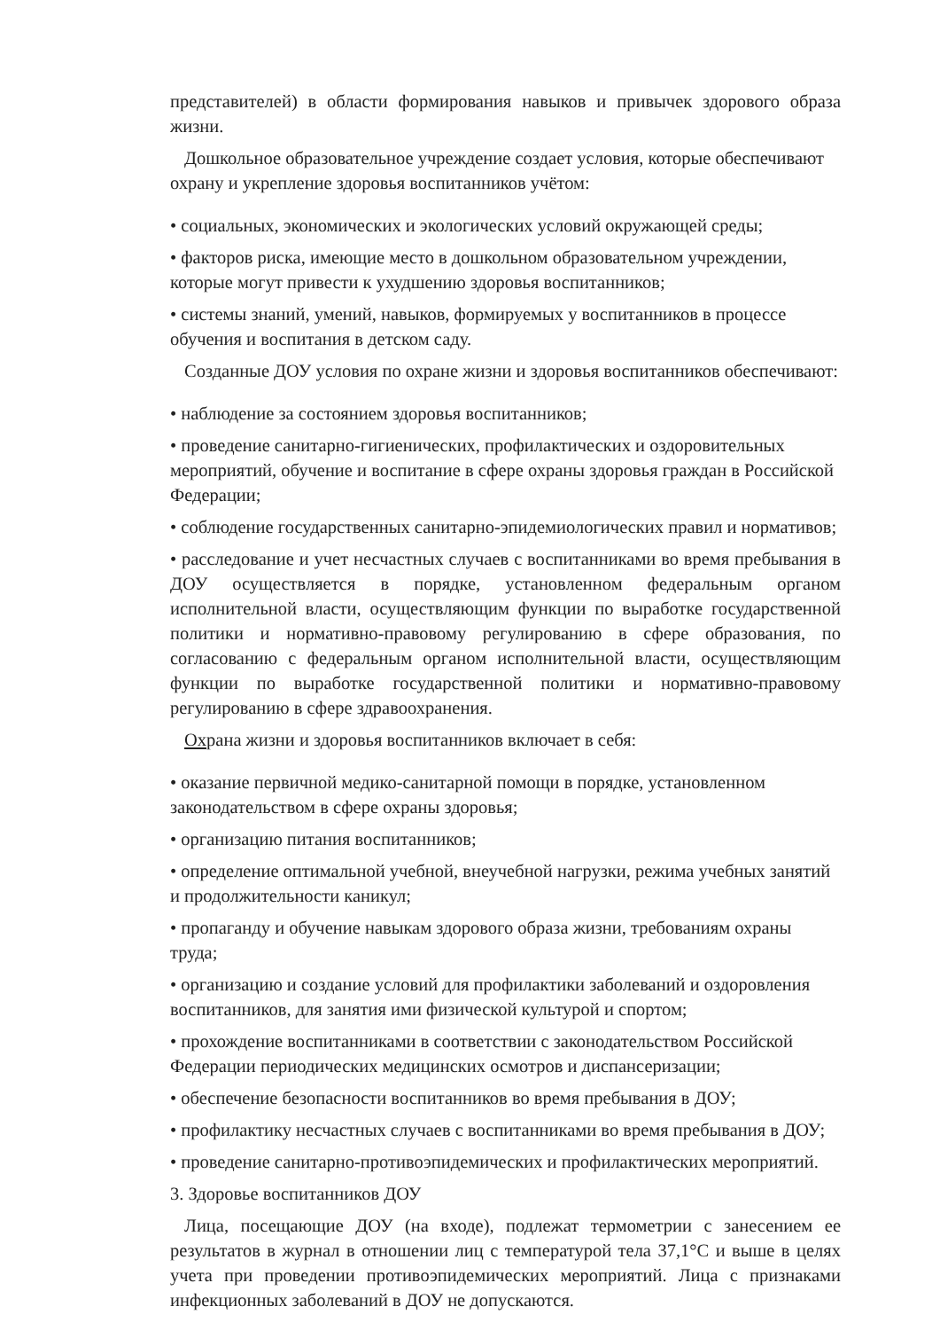представителей) в области формирования навыков и привычек здорового образа жизни.
Дошкольное образовательное учреждение создает условия, которые обеспечивают охрану и укрепление здоровья воспитанников учётом:
• социальных, экономических и экологических условий окружающей среды;
• факторов риска, имеющие место в дошкольном образовательном учреждении, которые могут привести к ухудшению здоровья воспитанников;
• системы знаний, умений, навыков, формируемых у воспитанников в процессе обучения и воспитания в детском саду.
Созданные ДОУ условия по охране жизни и здоровья воспитанников обеспечивают:
• наблюдение за состоянием здоровья воспитанников;
• проведение санитарно-гигиенических, профилактических и оздоровительных мероприятий, обучение и воспитание в сфере охраны здоровья граждан в Российской Федерации;
• соблюдение государственных санитарно-эпидемиологических правил и нормативов;
• расследование и учет несчастных случаев с воспитанниками во время пребывания в ДОУ осуществляется в порядке, установленном федеральным органом исполнительной власти, осуществляющим функции по выработке государственной политики и нормативно-правовому регулированию в сфере образования, по согласованию с федеральным органом исполнительной власти, осуществляющим функции по выработке государственной политики и нормативно-правовому регулированию в сфере здравоохранения.
Охрана жизни и здоровья воспитанников включает в себя:
• оказание первичной медико-санитарной помощи в порядке, установленном законодательством в сфере охраны здоровья;
• организацию питания воспитанников;
• определение оптимальной учебной, внеучебной нагрузки, режима учебных занятий и продолжительности каникул;
• пропаганду и обучение навыкам здорового образа жизни, требованиям охраны труда;
• организацию и создание условий для профилактики заболеваний и оздоровления воспитанников, для занятия ими физической культурой и спортом;
• прохождение воспитанниками в соответствии с законодательством Российской Федерации периодических медицинских осмотров и диспансеризации;
• обеспечение безопасности воспитанников во время пребывания в ДОУ;
• профилактику несчастных случаев с воспитанниками во время пребывания в ДОУ;
• проведение санитарно-противоэпидемических и профилактических мероприятий.
3. Здоровье воспитанников ДОУ
Лица, посещающие ДОУ (на входе), подлежат термометрии с занесением ее результатов в журнал в отношении лиц с температурой тела 37,1°С и выше в целях учета при проведении противоэпидемических мероприятий. Лица с признаками инфекционных заболеваний в ДОУ не допускаются.